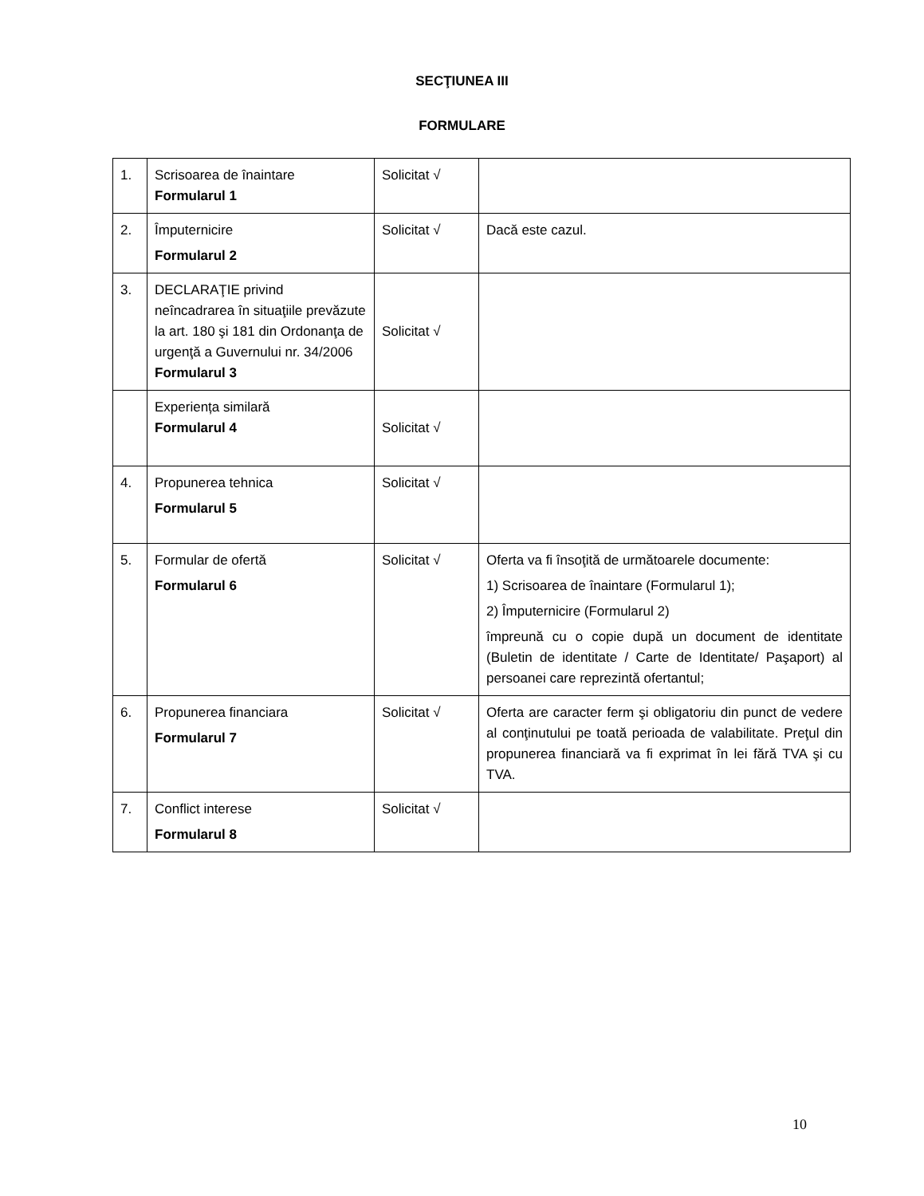SECŢIUNEA III
FORMULARE
| 1. | Scrisoarea de înaintare Formularul 1 | Solicitat √ | |
| 2. | Împuternicire Formularul 2 | Solicitat √ | Dacă este cazul. |
| 3. | DECLARAŢIE privind neîncadrarea în situaţiile prevăzute la art. 180 şi 181 din Ordonanţa de urgenţă a Guvernului nr. 34/2006 Formularul 3 | Solicitat √ | |
| | Experiența similară Formularul 4 | Solicitat √ | |
| 4. | Propunerea tehnica Formularul 5 | Solicitat √ | |
| 5. | Formular de ofertă Formularul 6 | Solicitat √ | Oferta va fi însoţită de următoarele documente: 1) Scrisoarea de înaintare (Formularul 1); 2) Împuternicire (Formularul 2) împreună cu o copie după un document de identitate (Buletin de identitate / Carte de Identitate/ Paşaport) al persoanei care reprezintă ofertantul; |
| 6. | Propunerea financiara Formularul 7 | Solicitat √ | Oferta are caracter ferm şi obligatoriu din punct de vedere al conţinutului pe toată perioada de valabilitate. Preţul din propunerea financiară va fi exprimat în lei fără TVA şi cu TVA. |
| 7. | Conflict interese Formularul 8 | Solicitat √ | |
10